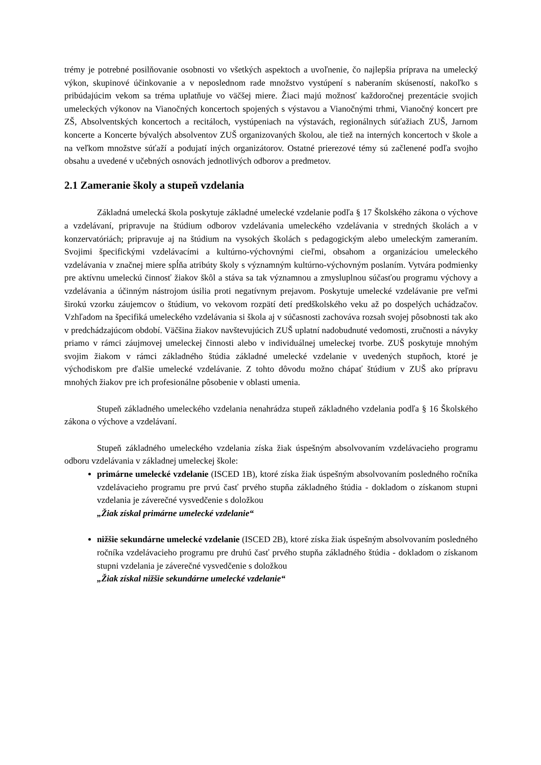trémy je potrebné posilňovanie osobnosti vo všetkých aspektoch a uvoľnenie, čo najlepšia príprava na umelecký výkon, skupinové účinkovanie a v neposlednom rade množstvo vystúpení s naberaním skúseností, nakoľko s pribúdajúcim vekom sa tréma uplatňuje vo väčšej miere. Žiaci majú možnosť každoročnej prezentácie svojich umeleckých výkonov na Vianočných koncertoch spojených s výstavou a Vianočnými trhmi, Vianočný koncert pre ZŠ, Absolventských koncertoch a recitáloch, vystúpeniach na výstavách, regionálnych súťažiach ZUŠ, Jarnom koncerte a Koncerte bývalých absolventov ZUŠ organizovaných školou, ale tiež na interných koncertoch v škole a na veľkom množstve súťaží a podujatí iných organizátorov. Ostatné prierezové témy sú začlenené podľa svojho obsahu a uvedené v učebných osnovách jednotlivých odborov a predmetov.
2.1 Zameranie školy a stupeň vzdelania
Základná umelecká škola poskytuje základné umelecké vzdelanie podľa § 17 Školského zákona o výchove a vzdelávaní, pripravuje na štúdium odborov vzdelávania umeleckého vzdelávania v stredných školách a v konzervatóriách; pripravuje aj na štúdium na vysokých školách s pedagogickým alebo umeleckým zameraním. Svojimi špecifickými vzdelávacími a kultúrno-výchovnými cieľmi, obsahom a organizáciou umeleckého vzdelávania v značnej miere spĺňa atribúty školy s významným kultúrno-výchovným poslaním. Vytvára podmienky pre aktívnu umeleckú činnosť žiakov škôl a stáva sa tak významnou a zmysluplnou súčasťou programu výchovy a vzdelávania a účinným nástrojom úsilia proti negatívnym prejavom. Poskytuje umelecké vzdelávanie pre veľmi širokú vzorku záujemcov o štúdium, vo vekovom rozpätí detí predškolského veku až po dospelých uchádzačov. Vzhľadom na špecifiká umeleckého vzdelávania si škola aj v súčasnosti zachováva rozsah svojej pôsobnosti tak ako v predchádzajúcom období. Väčšina žiakov navštevujúcich ZUŠ uplatní nadobudnuté vedomosti, zručnosti a návyky priamo v rámci záujmovej umeleckej činnosti alebo v individuálnej umeleckej tvorbe. ZUŠ poskytuje mnohým svojim žiakom v rámci základného štúdia základné umelecké vzdelanie v uvedených stupňoch, ktoré je východiskom pre ďalšie umelecké vzdelávanie. Z tohto dôvodu možno chápať štúdium v ZUŠ ako prípravu mnohých žiakov pre ich profesionálne pôsobenie v oblasti umenia.
Stupeň základného umeleckého vzdelania nenahrádza stupeň základného vzdelania podľa § 16 Školského zákona o výchove a vzdelávaní.
Stupeň základného umeleckého vzdelania získa žiak úspešným absolvovaním vzdelávacieho programu odboru vzdelávania v základnej umeleckej škole:
primárne umelecké vzdelanie (ISCED 1B), ktoré získa žiak úspešným absolvovaním posledného ročníka vzdelávacieho programu pre prvú časť prvého stupňa základného štúdia - dokladom o získanom stupni vzdelania je záverečné vysvedčenie s doložkou
„Žiak získal primárne umelecké vzdelanie“
nižšie sekundárne umelecké vzdelanie (ISCED 2B), ktoré získa žiak úspešným absolvovaním posledného ročníka vzdelávacieho programu pre druhú časť prvého stupňa základného štúdia - dokladom o získanom stupni vzdelania je záverečné vysvedčenie s doložkou
„Žiak získal nižšie sekundárne umelecké vzdelanie“